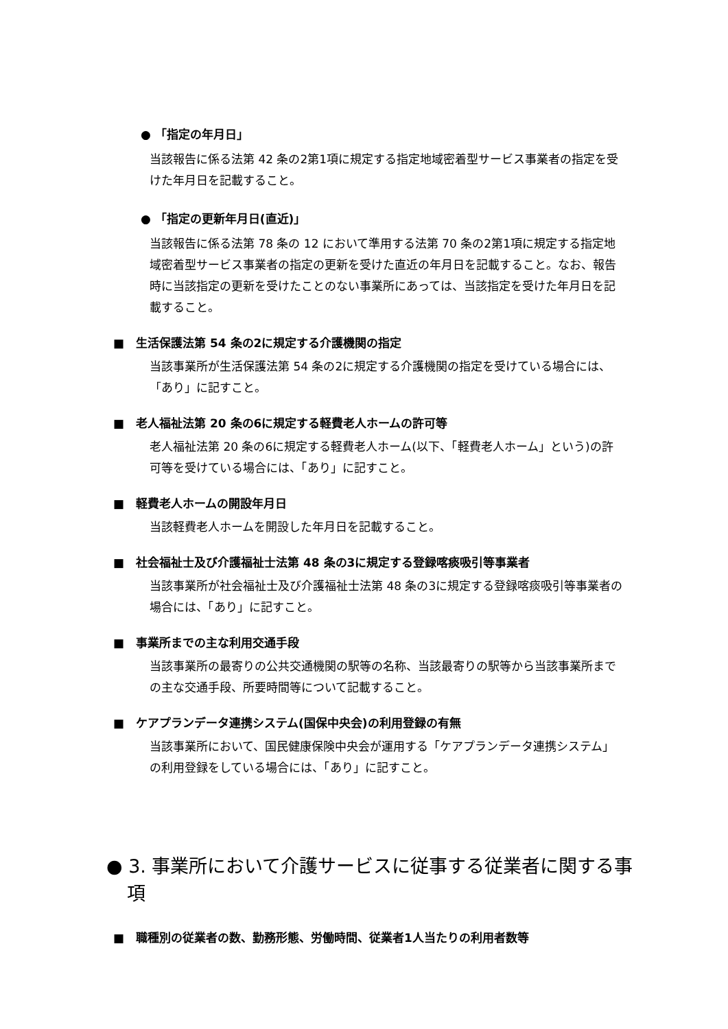● 「指定の年月日」
当該報告に係る法第 42 条の2第1項に規定する指定地域密着型サービス事業者の指定を受けた年月日を記載すること。
● 「指定の更新年月日(直近)」
当該報告に係る法第 78 条の 12 において準用する法第 70 条の2第1項に規定する指定地域密着型サービス事業者の指定の更新を受けた直近の年月日を記載すること。なお、報告時に当該指定の更新を受けたことのない事業所にあっては、当該指定を受けた年月日を記載すること。
■　生活保護法第 54 条の2に規定する介護機関の指定
当該事業所が生活保護法第 54 条の2に規定する介護機関の指定を受けている場合には、「あり」に記すこと。
■　老人福祉法第 20 条の6に規定する軽費老人ホームの許可等
老人福祉法第 20 条の6に規定する軽費老人ホーム(以下、「軽費老人ホーム」という)の許可等を受けている場合には、「あり」に記すこと。
■　軽費老人ホームの開設年月日
当該軽費老人ホームを開設した年月日を記載すること。
■　社会福祉士及び介護福祉士法第 48 条の3に規定する登録喀痰吸引等事業者
当該事業所が社会福祉士及び介護福祉士法第 48 条の3に規定する登録喀痰吸引等事業者の場合には、「あり」に記すこと。
■　事業所までの主な利用交通手段
当該事業所の最寄りの公共交通機関の駅等の名称、当該最寄りの駅等から当該事業所までの主な交通手段、所要時間等について記載すること。
■　ケアプランデータ連携システム(国保中央会)の利用登録の有無
当該事業所において、国民健康保険中央会が運用する「ケアプランデータ連携システム」の利用登録をしている場合には、「あり」に記すこと。
● 3. 事業所において介護サービスに従事する従業者に関する事項
■　職種別の従業者の数、勤務形態、労働時間、従業者1人当たりの利用者数等